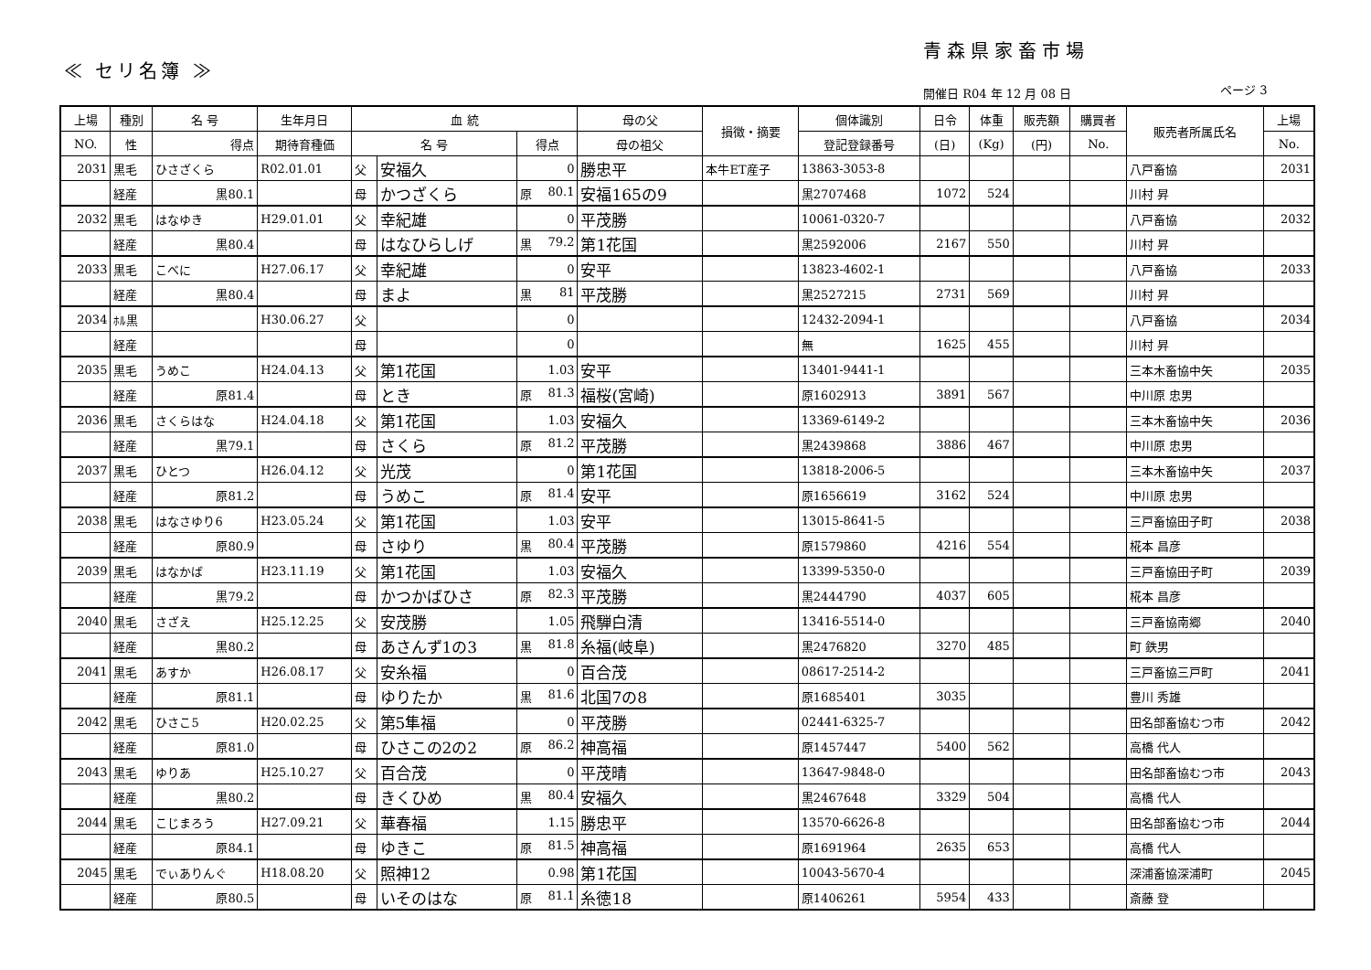青森県家畜市場
≪ セリ名簿 ≫
開催日 R04 年 12 月 08 日 ページ 3
| 上場 | 種別 | 名 号 | 生年月日 | 血 統 | | | 母の父 | 損徴・摘要 | 個体識別 | 日令 | 体重 | 販売額 | 購買者 | 販売者所属氏名 | 上場 |
| --- | --- | --- | --- | --- | --- | --- | --- | --- | --- | --- | --- | --- | --- | --- | --- |
| NO. | 性 | 得点 | 期待育種価 | 名 号 | | 得点 | 母の祖父 | | 登記登録番号 | (日) | (Kg) | (円) | No. | | No. |
| 2031 | 黒毛 | ひさざくら | R02.01.01 | 父 | 安福久 | 0 | 勝忠平 | 本牛ET産子 | 13863-3053-8 | | | | | 八戸畜協 | 2031 |
| | 経産 | 黒80.1 | | 母 | かつざくら | 原 80.1 | 安福165の9 | | 黒2707468 | 1072 | 524 | | | 川村 昇 | |
| 2032 | 黒毛 | はなゆき | H29.01.01 | 父 | 幸紀雄 | 0 | 平茂勝 | | 10061-0320-7 | | | | | 八戸畜協 | 2032 |
| | 経産 | 黒80.4 | | 母 | はなひらしげ | 黒 79.2 | 第1花国 | | 黒2592006 | 2167 | 550 | | | 川村 昇 | |
| 2033 | 黒毛 | こべに | H27.06.17 | 父 | 幸紀雄 | 0 | 安平 | | 13823-4602-1 | | | | | 八戸畜協 | 2033 |
| | 経産 | 黒80.4 | | 母 | まよ | 黒 81 | 平茂勝 | | 黒2527215 | 2731 | 569 | | | 川村 昇 | |
| 2034 | ﾎﾙ黒 | | H30.06.27 | 父 | | 0 | | | 12432-2094-1 | | | | | 八戸畜協 | 2034 |
| | 経産 | | | 母 | | 0 | | | 無 | 1625 | 455 | | | 川村 昇 | |
| 2035 | 黒毛 | うめこ | H24.04.13 | 父 | 第1花国 | 1.03 | 安平 | | 13401-9441-1 | | | | | 三本木畜協中矢 | 2035 |
| | 経産 | 原81.4 | | 母 | とき | 原 81.3 | 福桜(宮崎) | | 原1602913 | 3891 | 567 | | | 中川原 忠男 | |
| 2036 | 黒毛 | さくらはな | H24.04.18 | 父 | 第1花国 | 1.03 | 安福久 | | 13369-6149-2 | | | | | 三本木畜協中矢 | 2036 |
| | 経産 | 黒79.1 | | 母 | さくら | 原 81.2 | 平茂勝 | | 黒2439868 | 3886 | 467 | | | 中川原 忠男 | |
| 2037 | 黒毛 | ひとつ | H26.04.12 | 父 | 光茂 | 0 | 第1花国 | | 13818-2006-5 | | | | | 三本木畜協中矢 | 2037 |
| | 経産 | 原81.2 | | 母 | うめこ | 原 81.4 | 安平 | | 原1656619 | 3162 | 524 | | | 中川原 忠男 | |
| 2038 | 黒毛 | はなさゆり6 | H23.05.24 | 父 | 第1花国 | 1.03 | 安平 | | 13015-8641-5 | | | | | 三戸畜協田子町 | 2038 |
| | 経産 | 原80.9 | | 母 | さゆり | 黒 80.4 | 平茂勝 | | 原1579860 | 4216 | 554 | | | 椛本 昌彦 | |
| 2039 | 黒毛 | はなかば | H23.11.19 | 父 | 第1花国 | 1.03 | 安福久 | | 13399-5350-0 | | | | | 三戸畜協田子町 | 2039 |
| | 経産 | 黒79.2 | | 母 | かつかばひさ | 原 82.3 | 平茂勝 | | 黒2444790 | 4037 | 605 | | | 椛本 昌彦 | |
| 2040 | 黒毛 | さざえ | H25.12.25 | 父 | 安茂勝 | 1.05 | 飛騨白清 | | 13416-5514-0 | | | | | 三戸畜協南郷 | 2040 |
| | 経産 | 黒80.2 | | 母 | あさんず1の3 | 黒 81.8 | 糸福(岐阜) | | 黒2476820 | 3270 | 485 | | | 町 鉄男 | |
| 2041 | 黒毛 | あすか | H26.08.17 | 父 | 安糸福 | 0 | 百合茂 | | 08617-2514-2 | | | | | 三戸畜協三戸町 | 2041 |
| | 経産 | 原81.1 | | 母 | ゆりたか | 黒 81.6 | 北国7の8 | | 原1685401 | 3035 | | | | 豊川 秀雄 | |
| 2042 | 黒毛 | ひさこ5 | H20.02.25 | 父 | 第5隼福 | 0 | 平茂勝 | | 02441-6325-7 | | | | | 田名部畜協むつ市 | 2042 |
| | 経産 | 原81.0 | | 母 | ひさこの2の2 | 原 86.2 | 神高福 | | 原1457447 | 5400 | 562 | | | 高橋 代人 | |
| 2043 | 黒毛 | ゆりあ | H25.10.27 | 父 | 百合茂 | 0 | 平茂晴 | | 13647-9848-0 | | | | | 田名部畜協むつ市 | 2043 |
| | 経産 | 黒80.2 | | 母 | きくひめ | 黒 80.4 | 安福久 | | 黒2467648 | 3329 | 504 | | | 高橋 代人 | |
| 2044 | 黒毛 | こじまろう | H27.09.21 | 父 | 華春福 | 1.15 | 勝忠平 | | 13570-6626-8 | | | | | 田名部畜協むつ市 | 2044 |
| | 経産 | 原84.1 | | 母 | ゆきこ | 原 81.5 | 神高福 | | 原1691964 | 2635 | 653 | | | 高橋 代人 | |
| 2045 | 黒毛 | でぃありんぐ | H18.08.20 | 父 | 照神12 | 0.98 | 第1花国 | | 10043-5670-4 | | | | | 深浦畜協深浦町 | 2045 |
| | 経産 | 原80.5 | | 母 | いそのはな | 原 81.1 | 糸徳18 | | 原1406261 | 5954 | 433 | | | 斎藤 登 | |